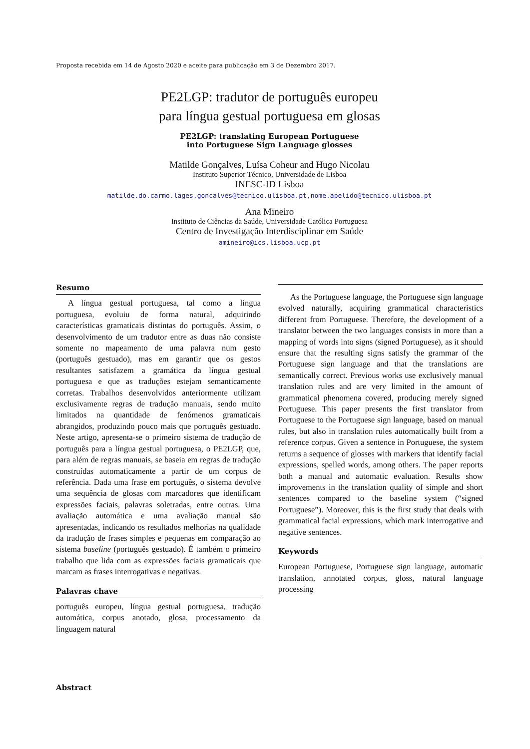Proposta recebida em 14 de Agosto 2020 e aceite para publicação em 3 de Dezembro 2017.
PE2LGP: tradutor de português europeu
para língua gestual portuguesa em glosas
PE2LGP: translating European Portuguese
into Portuguese Sign Language glosses
Matilde Gonçalves, Luísa Coheur and Hugo Nicolau
Instituto Superior Técnico, Universidade de Lisboa
INESC-ID Lisboa
matilde.do.carmo.lages.goncalves@tecnico.ulisboa.pt,nome.apelido@tecnico.ulisboa.pt
Ana Mineiro
Instituto de Ciências da Saúde, Universidade Católica Portuguesa
Centro de Investigação Interdisciplinar em Saúde
amineiro@ics.lisboa.ucp.pt
Resumo
A língua gestual portuguesa, tal como a língua portuguesa, evoluiu de forma natural, adquirindo características gramaticais distintas do português. Assim, o desenvolvimento de um tradutor entre as duas não consiste somente no mapeamento de uma palavra num gesto (português gestuado), mas em garantir que os gestos resultantes satisfazem a gramática da língua gestual portuguesa e que as traduções estejam semanticamente corretas. Trabalhos desenvolvidos anteriormente utilizam exclusivamente regras de tradução manuais, sendo muito limitados na quantidade de fenómenos gramaticais abrangidos, produzindo pouco mais que português gestuado. Neste artigo, apresenta-se o primeiro sistema de tradução de português para a língua gestual portuguesa, o PE2LGP, que, para além de regras manuais, se baseia em regras de tradução construídas automaticamente a partir de um corpus de referência. Dada uma frase em português, o sistema devolve uma sequência de glosas com marcadores que identificam expressões faciais, palavras soletradas, entre outras. Uma avaliação automática e uma avaliação manual são apresentadas, indicando os resultados melhorias na qualidade da tradução de frases simples e pequenas em comparação ao sistema baseline (português gestuado). É também o primeiro trabalho que lida com as expressões faciais gramaticais que marcam as frases interrogativas e negativas.
Palavras chave
português europeu, língua gestual portuguesa, tradução automática, corpus anotado, glosa, processamento da linguagem natural
As the Portuguese language, the Portuguese sign language evolved naturally, acquiring grammatical characteristics different from Portuguese. Therefore, the development of a translator between the two languages consists in more than a mapping of words into signs (signed Portuguese), as it should ensure that the resulting signs satisfy the grammar of the Portuguese sign language and that the translations are semantically correct. Previous works use exclusively manual translation rules and are very limited in the amount of grammatical phenomena covered, producing merely signed Portuguese. This paper presents the first translator from Portuguese to the Portuguese sign language, based on manual rules, but also in translation rules automatically built from a reference corpus. Given a sentence in Portuguese, the system returns a sequence of glosses with markers that identify facial expressions, spelled words, among others. The paper reports both a manual and automatic evaluation. Results show improvements in the translation quality of simple and short sentences compared to the baseline system (“signed Portuguese”). Moreover, this is the first study that deals with grammatical facial expressions, which mark interrogative and negative sentences.
Keywords
European Portuguese, Portuguese sign language, automatic translation, annotated corpus, gloss, natural language processing
Abstract